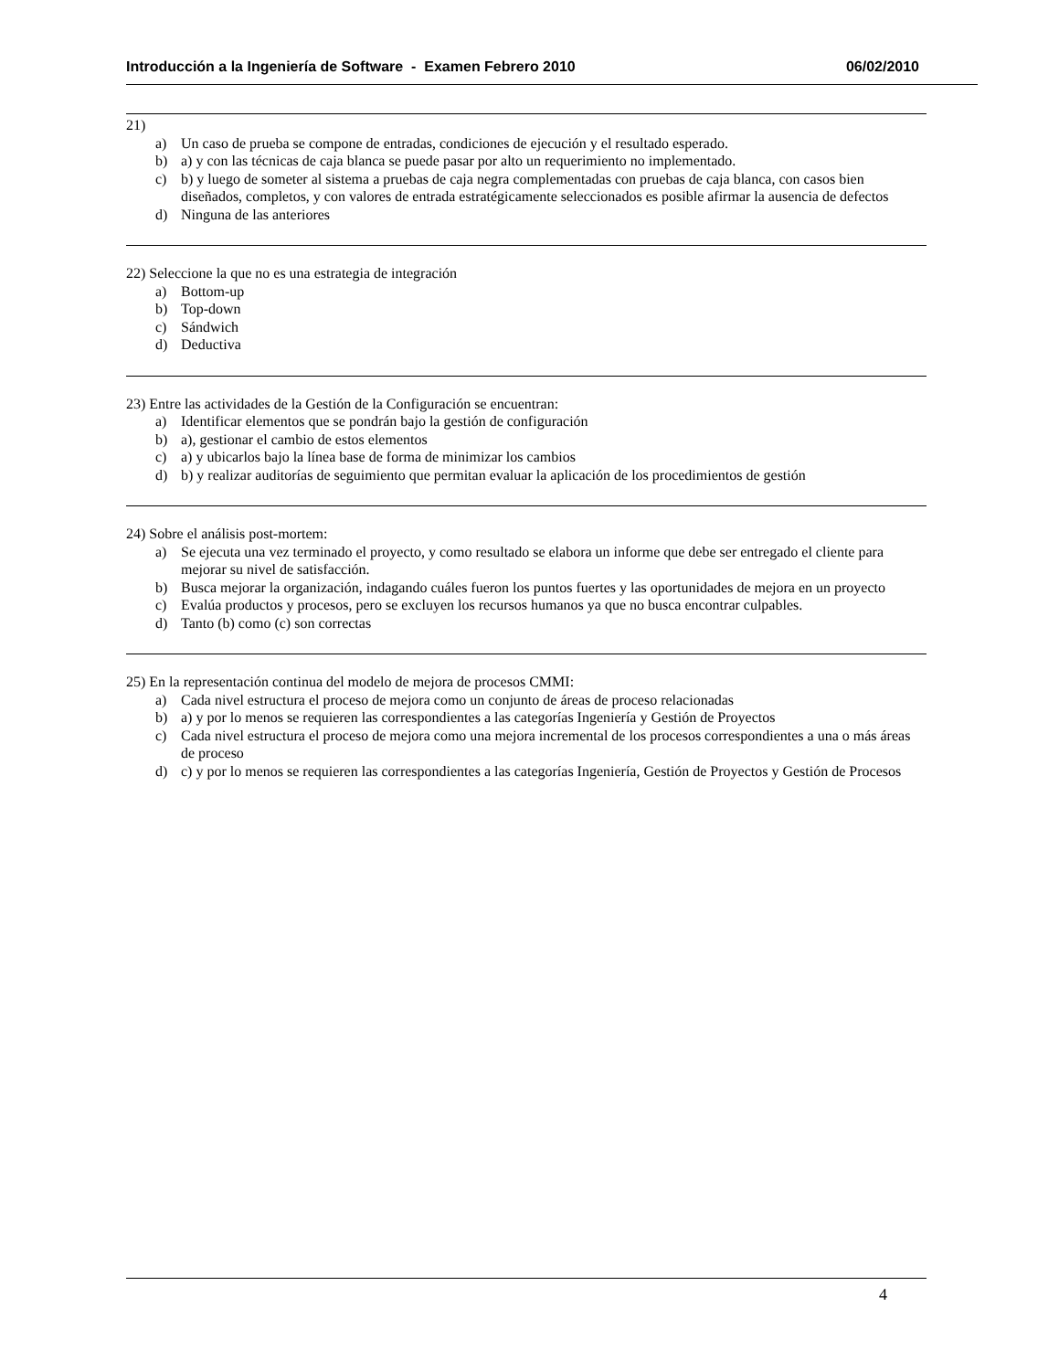Introducción a la Ingeniería de Software - Examen Febrero 2010 06/02/2010
21)
a) Un caso de prueba se compone de entradas, condiciones de ejecución y el resultado esperado.
b) a) y con las técnicas de caja blanca se puede pasar por alto un requerimiento no implementado.
c) b) y luego de someter al sistema a pruebas de caja negra complementadas con pruebas de caja blanca, con casos bien diseñados, completos, y con valores de entrada estratégicamente seleccionados es posible afirmar la ausencia de defectos
d) Ninguna de las anteriores
22) Seleccione la que no es una estrategia de integración
a) Bottom-up
b) Top-down
c) Sándwich
d) Deductiva
23) Entre las actividades de la Gestión de la Configuración se encuentran:
a) Identificar elementos que se pondrán bajo la gestión de configuración
b) a), gestionar el cambio de estos elementos
c) a) y ubicarlos bajo la línea base de forma de minimizar los cambios
d) b) y realizar auditorías de seguimiento que permitan evaluar la aplicación de los procedimientos de gestión
24) Sobre el análisis post-mortem:
a) Se ejecuta una vez terminado el proyecto, y como resultado se elabora un informe que debe ser entregado el cliente para mejorar su nivel de satisfacción.
b) Busca mejorar la organización, indagando cuáles fueron los puntos fuertes y las oportunidades de mejora en un proyecto
c) Evalúa productos y procesos, pero se excluyen los recursos humanos ya que no busca encontrar culpables.
d) Tanto (b) como (c) son correctas
25) En la representación continua del modelo de mejora de procesos CMMI:
a) Cada nivel estructura el proceso de mejora como un conjunto de áreas de proceso relacionadas
b) a) y por lo menos se requieren las correspondientes a las categorías Ingeniería y Gestión de Proyectos
c) Cada nivel estructura el proceso de mejora como una mejora incremental de los procesos correspondientes a una o más áreas de proceso
d) c) y por lo menos se requieren las correspondientes a las categorías Ingeniería, Gestión de Proyectos y Gestión de Procesos
4